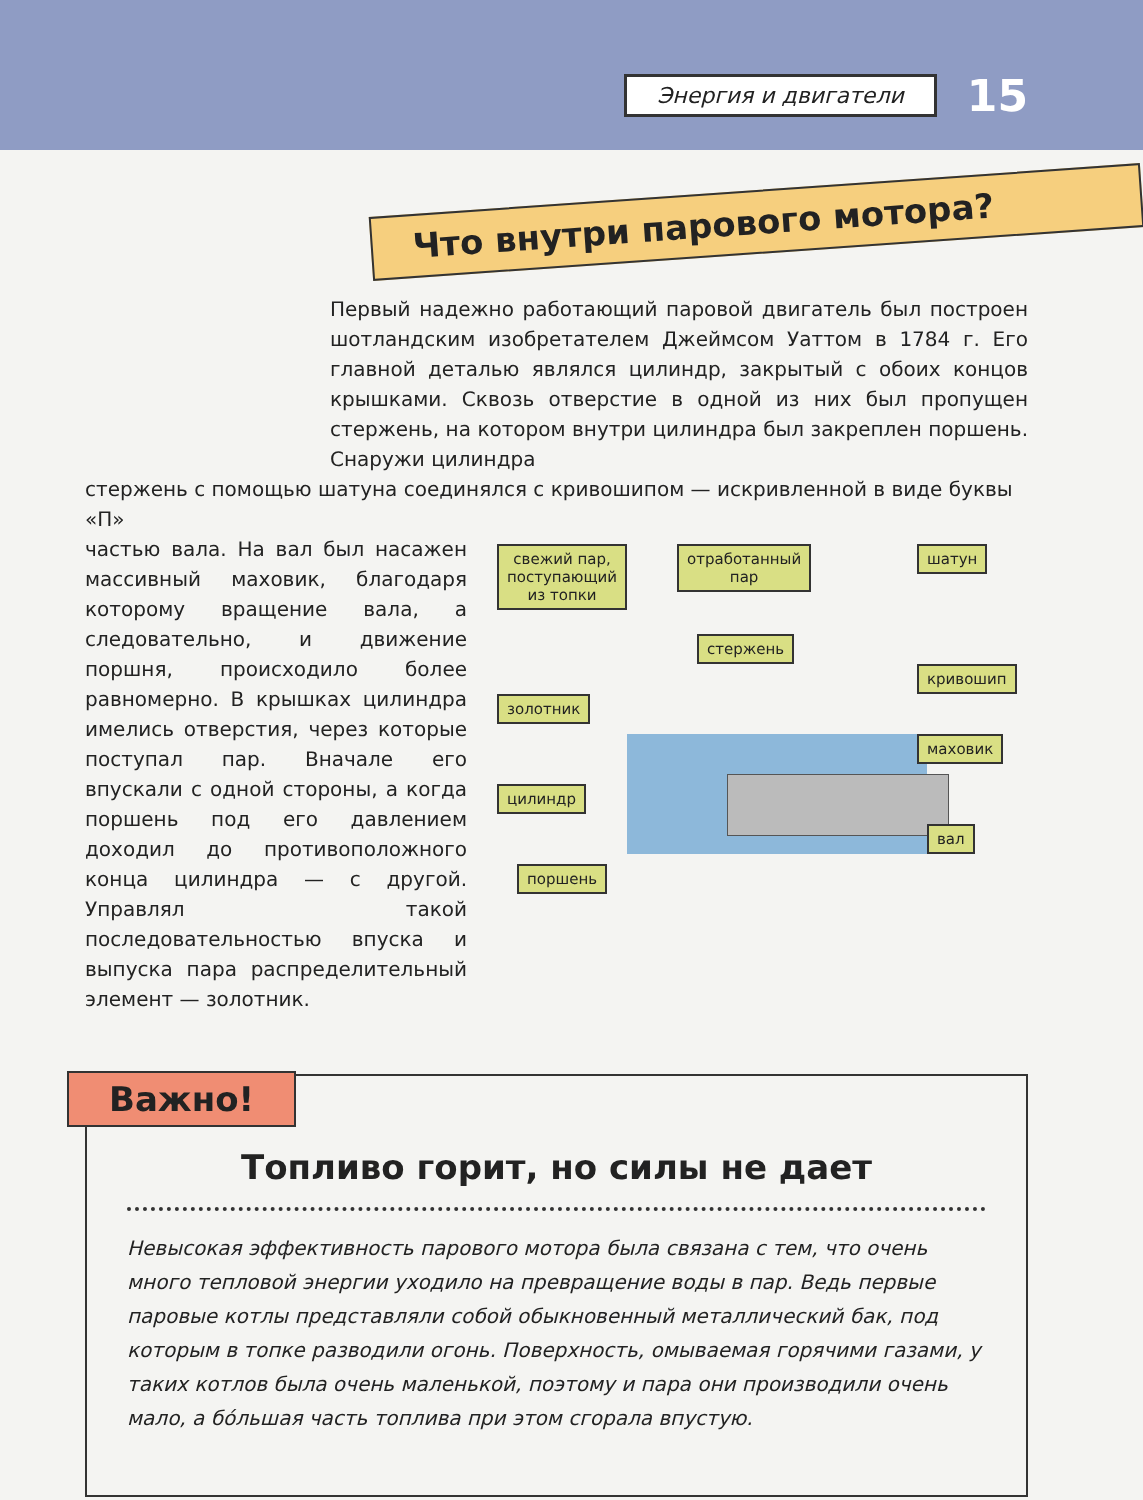Энергия и двигатели
15
Что внутри парового мотора?
Первый надежно работающий паровой двигатель был построен шотландским изобретателем Джеймсом Уаттом в 1784 г. Его главной деталью являлся цилиндр, закрытый с обоих концов крышками. Сквозь отверстие в одной из них был пропущен стержень, на котором внутри цилиндра был закреплен поршень. Снаружи цилиндра
стержень с помощью шатуна соединялся с кривошипом — искривленной в виде буквы «П»
частью вала. На вал был насажен массивный маховик, благодаря которому вращение вала, а следовательно, и движение поршня, происходило более равномерно. В крышках цилиндра имелись отверстия, через которые поступал пар. Вначале его впускали с одной стороны, а когда поршень под его давлением доходил до противоположного конца цилиндра — с другой. Управлял такой последовательностью впуска и выпуска пара распределительный элемент — золотник.
свежий пар,
поступающий
из топки
отработанный
пар
шатун
стержень
золотник
кривошип
маховик
цилиндр
вал
поршень
Важно!
Топливо горит, но силы не дает
Невысокая эффективность парового мотора была связана с тем, что очень много тепловой энергии уходило на превращение воды в пар. Ведь первые паровые котлы представляли собой обыкновенный металлический бак, под которым в топке разводили огонь. Поверхность, омываемая горячими газами, у таких котлов была очень маленькой, поэтому и пара они производили очень мало, а бóльшая часть топлива при этом сгорала впустую.